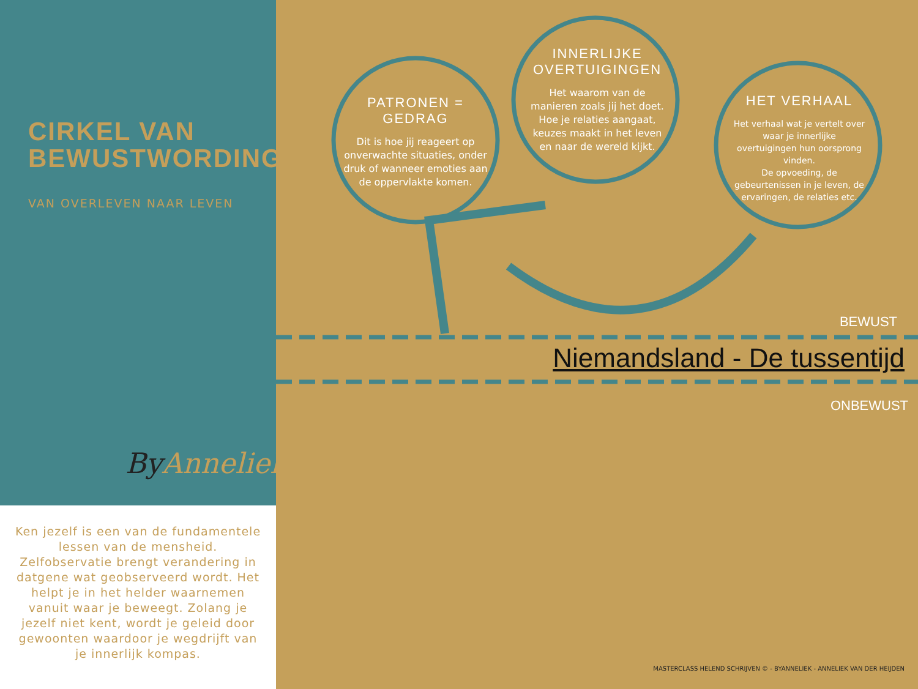CIRKEL VAN
BEWUSTWORDING©
VAN OVERLEVEN NAAR LEVEN
ByAnneliek.
Ken jezelf is een van de fundamentele lessen van de mensheid. Zelfobservatie brengt verandering in datgene wat geobserveerd wordt. Het helpt je in het helder waarnemen vanuit waar je beweegt. Zolang je jezelf niet kent, wordt je geleid door gewoonten waardoor je wegdrijft van je innerlijk kompas.
PATRONEN = GEDRAG
Dit is hoe jij reageert op onverwachte situaties, onder druk of wanneer emoties aan de oppervlakte komen.
INNERLIJKE OVERTUIGINGEN
Het waarom van de manieren zoals jij het doet. Hoe je relaties aangaat, keuzes maakt in het leven en naar de wereld kijkt.
HET VERHAAL
Het verhaal wat je vertelt over waar je innerlijke overtuigingen hun oorsprong vinden.
De opvoeding, de gebeurtenissen in je leven, de ervaringen, de relaties etc.
BEWUST
Niemandsland - De tussentijd
ONBEWUST
MASTERCLASS HELEND SCHRIJVEN © - BYANNELIEK - ANNELIEK VAN DER HEIJDEN